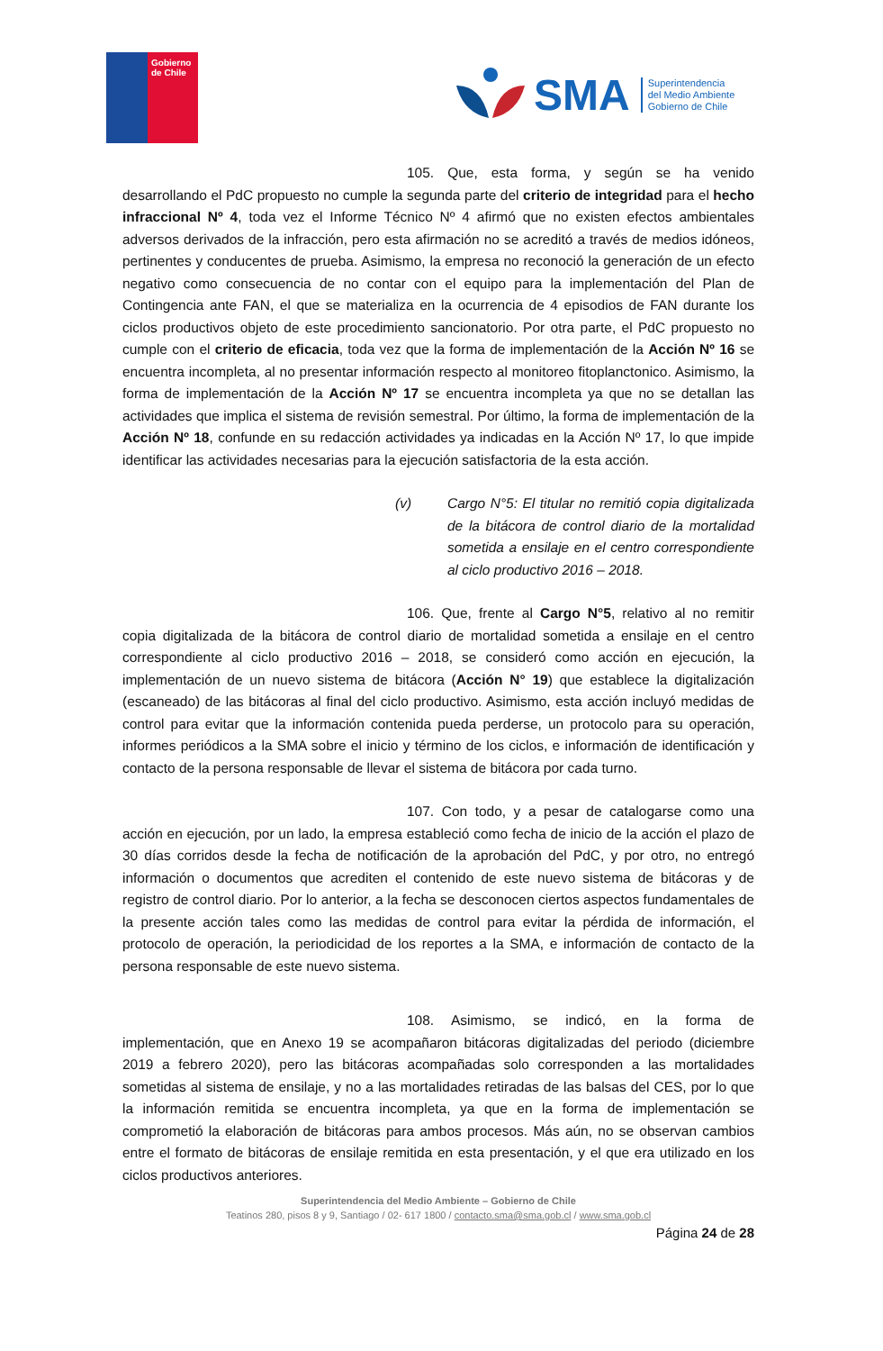Gobierno de Chile
SMA
Superintendencia
del Medio Ambiente
Gobierno de Chile
105. Que, esta forma, y según se ha venido desarrollando el PdC propuesto no cumple la segunda parte del criterio de integridad para el hecho infraccional Nº 4, toda vez el Informe Técnico Nº 4 afirmó que no existen efectos ambientales adversos derivados de la infracción, pero esta afirmación no se acreditó a través de medios idóneos, pertinentes y conducentes de prueba. Asimismo, la empresa no reconoció la generación de un efecto negativo como consecuencia de no contar con el equipo para la implementación del Plan de Contingencia ante FAN, el que se materializa en la ocurrencia de 4 episodios de FAN durante los ciclos productivos objeto de este procedimiento sancionatorio. Por otra parte, el PdC propuesto no cumple con el criterio de eficacia, toda vez que la forma de implementación de la Acción Nº 16 se encuentra incompleta, al no presentar información respecto al monitoreo fitoplanctonico. Asimismo, la forma de implementación de la Acción Nº 17 se encuentra incompleta ya que no se detallan las actividades que implica el sistema de revisión semestral. Por último, la forma de implementación de la Acción Nº 18, confunde en su redacción actividades ya indicadas en la Acción Nº 17, lo que impide identificar las actividades necesarias para la ejecución satisfactoria de la esta acción.
(v) Cargo N°5: El titular no remitió copia digitalizada de la bitácora de control diario de la mortalidad sometida a ensilaje en el centro correspondiente al ciclo productivo 2016 – 2018.
106. Que, frente al Cargo N°5, relativo al no remitir copia digitalizada de la bitácora de control diario de mortalidad sometida a ensilaje en el centro correspondiente al ciclo productivo 2016 – 2018, se consideró como acción en ejecución, la implementación de un nuevo sistema de bitácora (Acción N° 19) que establece la digitalización (escaneado) de las bitácoras al final del ciclo productivo. Asimismo, esta acción incluyó medidas de control para evitar que la información contenida pueda perderse, un protocolo para su operación, informes periódicos a la SMA sobre el inicio y término de los ciclos, e información de identificación y contacto de la persona responsable de llevar el sistema de bitácora por cada turno.
107. Con todo, y a pesar de catalogarse como una acción en ejecución, por un lado, la empresa estableció como fecha de inicio de la acción el plazo de 30 días corridos desde la fecha de notificación de la aprobación del PdC, y por otro, no entregó información o documentos que acrediten el contenido de este nuevo sistema de bitácoras y de registro de control diario. Por lo anterior, a la fecha se desconocen ciertos aspectos fundamentales de la presente acción tales como las medidas de control para evitar la pérdida de información, el protocolo de operación, la periodicidad de los reportes a la SMA, e información de contacto de la persona responsable de este nuevo sistema.
108. Asimismo, se indicó, en la forma de implementación, que en Anexo 19 se acompañaron bitácoras digitalizadas del periodo (diciembre 2019 a febrero 2020), pero las bitácoras acompañadas solo corresponden a las mortalidades sometidas al sistema de ensilaje, y no a las mortalidades retiradas de las balsas del CES, por lo que la información remitida se encuentra incompleta, ya que en la forma de implementación se comprometió la elaboración de bitácoras para ambos procesos. Más aún, no se observan cambios entre el formato de bitácoras de ensilaje remitida en esta presentación, y el que era utilizado en los ciclos productivos anteriores.
Superintendencia del Medio Ambiente – Gobierno de Chile
Teatinos 280, pisos 8 y 9, Santiago / 02- 617 1800 / contacto.sma@sma.gob.cl / www.sma.gob.cl
Página 24 de 28